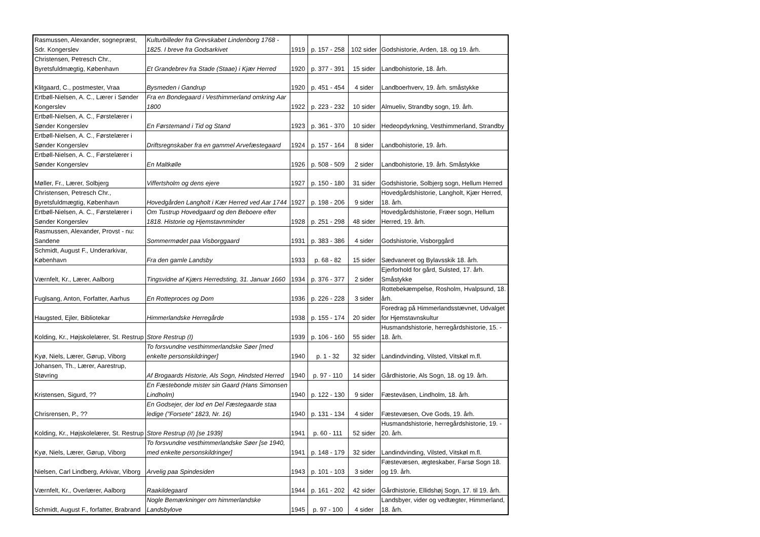| Rasmussen, Alexander, sognepræst, Sdr. Kongerslev | Kulturbilleder fra Grevskabet Lindenborg 1768 - 1825. I breve fra Godsarkivet | 1919 | p. 157 - 258 | 102 sider | Godshistorie, Arden, 18. og 19. årh. |
| Christensen, Petresch Chr., Byretsfuldmægtig, København | Et Grandebrev fra Stade (Staae) i Kjær Herred | 1920 | p. 377 - 391 | 15 sider | Landbohistorie, 18. årh. |
| Klitgaard, C., postmester, Vraa | Bysmeden i Gandrup | 1920 | p. 451 - 454 | 4 sider | Landboerhverv, 19. årh. småstykke |
| Ertbøll-Nielsen, A. C., Lærer i Sønder Kongerslev | Fra en Bondegaard i Vesthimmerland omkring Aar 1800 | 1922 | p. 223 - 232 | 10 sider | Almueliv, Strandby sogn, 19. årh. |
| Ertbøll-Nielsen, A. C., Førstelærer i Sønder Kongerslev | En Førstemand i Tid og Stand | 1923 | p. 361 - 370 | 10 sider | Hedeopdyrkning, Vesthimmerland, Strandby |
| Ertbøll-Nielsen, A. C., Førstelærer i Sønder Kongerslev | Driftsregnskaber fra en gammel Arvefæstegaard | 1924 | p. 157 - 164 | 8 sider | Landbohistorie, 19. årh. |
| Ertbøll-Nielsen, A. C., Førstelærer i Sønder Kongerslev | En Maltkølle | 1926 | p. 508 - 509 | 2 sider | Landbohistorie, 19. årh. Småstykke |
| Møller, Fr., Lærer, Solbjerg | Viffertsholm og dens ejere | 1927 | p. 150 - 180 | 31 sider | Godshistorie, Solbjerg sogn, Hellum Herred |
| Christensen, Petresch Chr., Byretsfuldmægtig, København | Hovedgården Langholt i Kær Herred ved Aar 1744 | 1927 | p. 198 - 206 | 9 sider | Hovedgårdshistorie, Langholt, Kjær Herred, 18. årh. |
| Ertbøll-Nielsen, A. C., Førstelærer i Sønder Kongerslev | Om Tustrup Hovedgaard og den Beboere efter 1818. Historie og Hjemstavnminder | 1928 | p. 251 - 298 | 48 sider | Hovedgårdshistorie, Fræer sogn, Hellum Herred, 19. årh. |
| Rasmussen, Alexander, Provst - nu: Sandene | Sommermødet paa Visborggaard | 1931 | p. 383 - 386 | 4 sider | Godshistorie, Visborggård |
| Schmidt, August F., Underarkivar, København | Fra den gamle Landsby | 1933 | p. 68 - 82 | 15 sider | Sædvaneret og Bylavsskik 18. årh. |
| Værnfelt, Kr., Lærer, Aalborg | Tingsvidne af Kjærs Herredsting, 31. Januar 1660 | 1934 | p. 376 - 377 | 2 sider | Ejerforhold for gård, Sulsted, 17. årh. Småstykke |
| Fuglsang, Anton, Forfatter, Aarhus | En Rotteproces og Dom | 1936 | p. 226 - 228 | 3 sider | Rottebekæmpelse, Rosholm, Hvalpsund, 18. årh. |
| Haugsted, Ejler, Bibliotekar | Himmerlandske Herregårde | 1938 | p. 155 - 174 | 20 sider | Foredrag på Himmerlandsstævnet, Udvalget for Hjemstavnskultur |
| Kolding, Kr., Højskolelærer, St. Restrup | Store Restrup (I) | 1939 | p. 106 - 160 | 55 sider | Husmandshistorie, herregårdshistorie, 15. - 18. årh. |
| Kyø, Niels, Lærer, Gørup, Viborg | To forsvundne vesthimmerlandske Søer [med enkelte personskildringer] | 1940 | p. 1 - 32 | 32 sider | Landindvinding, Vilsted, Vitskøl m.fl. |
| Johansen, Th., Lærer, Aarestrup, Støvring | Af Brogaards Historie, Als Sogn, Hindsted Herred | 1940 | p. 97 - 110 | 14 sider | Gårdhistorie, Als Sogn, 18. og 19. årh. |
| Kristensen, Sigurd, ?? | En Fæstebonde mister sin Gaard (Hans Simonsen Lindholm) | 1940 | p. 122 - 130 | 9 sider | Fæsteväsen, Lindholm, 18. årh. |
| Chrisrensen, P., ?? | En Godsejer, der lod en Del Fæstegaarde staa ledige ("Forsete" 1823, Nr. 16) | 1940 | p. 131 - 134 | 4 sider | Fæstevæsen, Ove Gods, 19. årh. |
| Kolding, Kr., Højskolelærer, St. Restrup | Store Restrup (II) [se 1939] | 1941 | p. 60 - 111 | 52 sider | Husmandshistorie, herregårdshistorie, 19. - 20. årh. |
| Kyø, Niels, Lærer, Gørup, Viborg | To forsvundne vesthimmerlandske Søer [se 1940, med enkelte personskildringer] | 1941 | p. 148 - 179 | 32 sider | Landindvinding, Vilsted, Vitskøl m.fl. |
| Nielsen, Carl Lindberg, Arkivar, Viborg | Arvelig paa Spindesiden | 1943 | p. 101 - 103 | 3 sider | Fæstevæsen, ægteskaber, Farsø Sogn 18. og 19. årh. |
| Værnfelt, Kr., Overlærer, Aalborg | Raakildegaard | 1944 | p. 161 - 202 | 42 sider | Gårdhistorie, Ellidshøj Sogn, 17. til 19. årh. |
| Schmidt, August F., forfatter, Brabrand | Nogle Bemærkninger om himmerlandske Landsbylove | 1945 | p. 97 - 100 | 4 sider | Landsbyer, vider og vedtægter, Himmerland, 18. årh. |